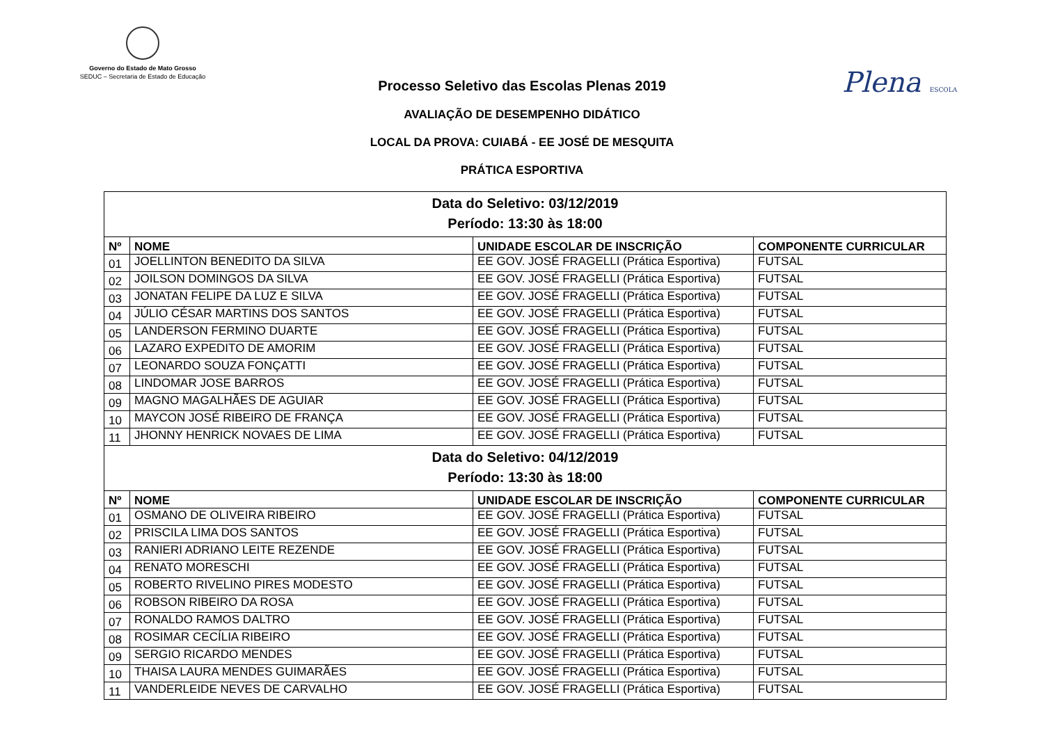Governo do Estado de Mato Grosso
SEDUC – Secretaria de Estado de Educação
Plena ESCOLA
Processo Seletivo das Escolas Plenas 2019
AVALIAÇÃO DE DESEMPENHO DIDÁTICO
LOCAL DA PROVA: CUIABÁ - EE JOSÉ DE MESQUITA
PRÁTICA ESPORTIVA
| Data do Seletivo: 03/12/2019 Período: 13:30 às 18:00 | | | |
| Nº | NOME | UNIDADE ESCOLAR DE INSCRIÇÃO | COMPONENTE CURRICULAR |
| 01 | JOELLINTON BENEDITO DA SILVA | EE GOV. JOSÉ FRAGELLI (Prática Esportiva) | FUTSAL |
| 02 | JOILSON DOMINGOS DA SILVA | EE GOV. JOSÉ FRAGELLI (Prática Esportiva) | FUTSAL |
| 03 | JONATAN FELIPE DA LUZ E SILVA | EE GOV. JOSÉ FRAGELLI (Prática Esportiva) | FUTSAL |
| 04 | JÚLIO CÉSAR MARTINS DOS SANTOS | EE GOV. JOSÉ FRAGELLI (Prática Esportiva) | FUTSAL |
| 05 | LANDERSON FERMINO DUARTE | EE GOV. JOSÉ FRAGELLI (Prática Esportiva) | FUTSAL |
| 06 | LAZARO EXPEDITO DE AMORIM | EE GOV. JOSÉ FRAGELLI (Prática Esportiva) | FUTSAL |
| 07 | LEONARDO SOUZA FONÇATTI | EE GOV. JOSÉ FRAGELLI (Prática Esportiva) | FUTSAL |
| 08 | LINDOMAR JOSE BARROS | EE GOV. JOSÉ FRAGELLI (Prática Esportiva) | FUTSAL |
| 09 | MAGNO MAGALHÃES DE AGUIAR | EE GOV. JOSÉ FRAGELLI (Prática Esportiva) | FUTSAL |
| 10 | MAYCON JOSÉ RIBEIRO DE FRANÇA | EE GOV. JOSÉ FRAGELLI (Prática Esportiva) | FUTSAL |
| 11 | JHONNY HENRICK NOVAES DE LIMA | EE GOV. JOSÉ FRAGELLI (Prática Esportiva) | FUTSAL |
| Data do Seletivo: 04/12/2019 Período: 13:30 às 18:00 | | | |
| Nº | NOME | UNIDADE ESCOLAR DE INSCRIÇÃO | COMPONENTE CURRICULAR |
| 01 | OSMANO DE OLIVEIRA RIBEIRO | EE GOV. JOSÉ FRAGELLI (Prática Esportiva) | FUTSAL |
| 02 | PRISCILA LIMA DOS SANTOS | EE GOV. JOSÉ FRAGELLI (Prática Esportiva) | FUTSAL |
| 03 | RANIERI ADRIANO LEITE REZENDE | EE GOV. JOSÉ FRAGELLI (Prática Esportiva) | FUTSAL |
| 04 | RENATO MORESCHI | EE GOV. JOSÉ FRAGELLI (Prática Esportiva) | FUTSAL |
| 05 | ROBERTO RIVELINO PIRES MODESTO | EE GOV. JOSÉ FRAGELLI (Prática Esportiva) | FUTSAL |
| 06 | ROBSON RIBEIRO DA ROSA | EE GOV. JOSÉ FRAGELLI (Prática Esportiva) | FUTSAL |
| 07 | RONALDO RAMOS DALTRO | EE GOV. JOSÉ FRAGELLI (Prática Esportiva) | FUTSAL |
| 08 | ROSIMAR CECÍLIA RIBEIRO | EE GOV. JOSÉ FRAGELLI (Prática Esportiva) | FUTSAL |
| 09 | SERGIO RICARDO MENDES | EE GOV. JOSÉ FRAGELLI (Prática Esportiva) | FUTSAL |
| 10 | THAISA LAURA MENDES GUIMARÃES | EE GOV. JOSÉ FRAGELLI (Prática Esportiva) | FUTSAL |
| 11 | VANDERLEIDE NEVES DE CARVALHO | EE GOV. JOSÉ FRAGELLI (Prática Esportiva) | FUTSAL |